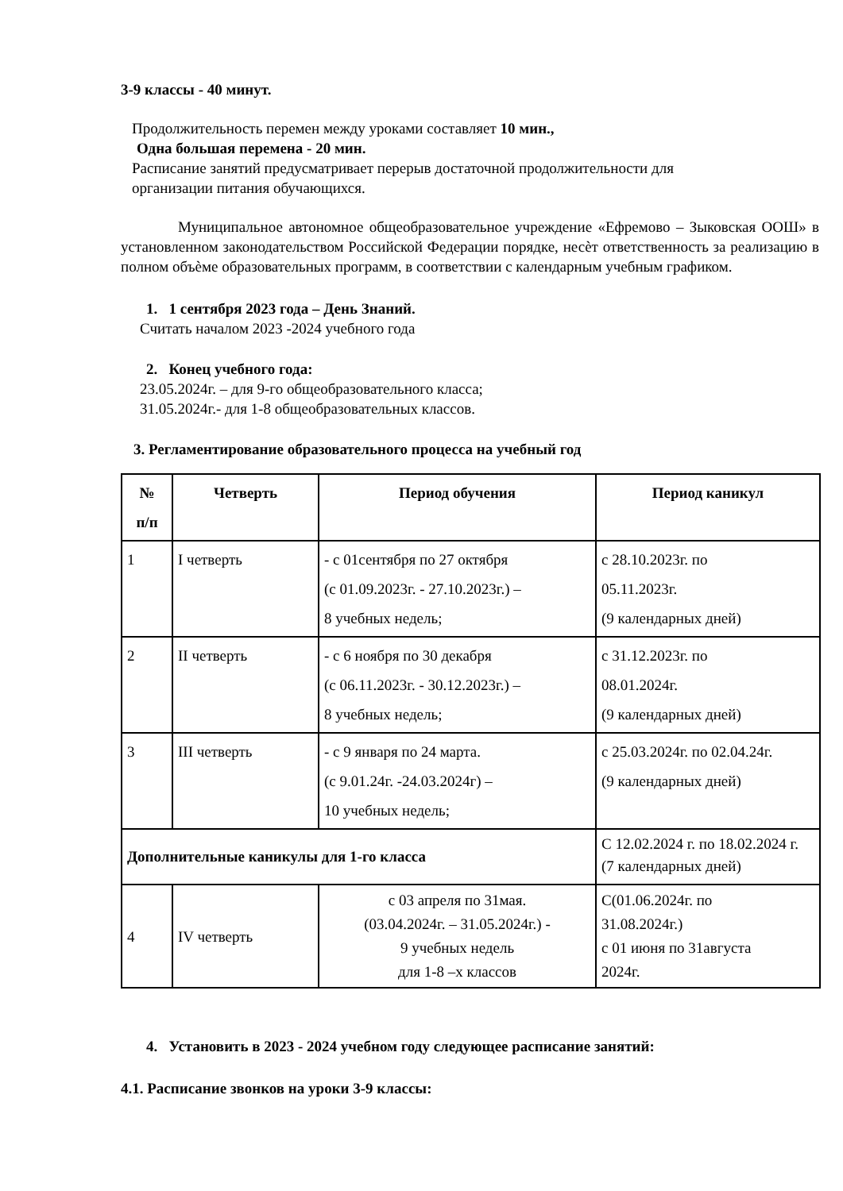3-9 классы - 40 минут.
Продолжительность перемен между уроками составляет 10 мин.,
Одна большая перемена - 20 мин.
Расписание занятий предусматривает перерыв достаточной продолжительности для
организации питания обучающихся.
Муниципальное автономное общеобразовательное учреждение «Ефремово – Зыковская ООШ» в установленном законодательством Российской Федерации порядке, несѐт ответственность за реализацию в полном объѐме образовательных программ, в соответствии с календарным учебным графиком.
1. 1 сентября 2023 года – День Знаний.
Считать началом 2023 -2024 учебного года
2. Конец учебного года:
23.05.2024г. – для 9-го общеобразовательного класса;
31.05.2024г.- для 1-8 общеобразовательных классов.
3. Регламентирование образовательного процесса на учебный год
| № п/п | Четверть | Период обучения | Период каникул |
| --- | --- | --- | --- |
| 1 | I четверть | - с 01сентября по 27 октября (с 01.09.2023г. - 27.10.2023г.) – 8 учебных недель; | с 28.10.2023г. по 05.11.2023г. (9 календарных дней) |
| 2 | II четверть | - с 6 ноября по 30 декабря (с 06.11.2023г. - 30.12.2023г.) – 8 учебных недель; | с 31.12.2023г. по 08.01.2024г. (9 календарных дней) |
| 3 | III четверть | - с 9 января по 24 марта. (с 9.01.24г. -24.03.2024г) – 10 учебных недель; | с 25.03.2024г. по 02.04.24г. (9 календарных дней) |
| Дополнительные каникулы для 1-го класса | | | С 12.02.2024 г. по 18.02.2024 г. (7 календарных дней) |
| 4 | IV четверть | с 03 апреля по 31мая. (03.04.2024г. – 31.05.2024г.) - 9 учебных недель для 1-8 –х классов | С(01.06.2024г. по 31.08.2024г.) с 01 июня по 31августа 2024г. |
4. Установить в 2023 - 2024 учебном году следующее расписание занятий:
4.1. Расписание звонков на уроки 3-9 классы: